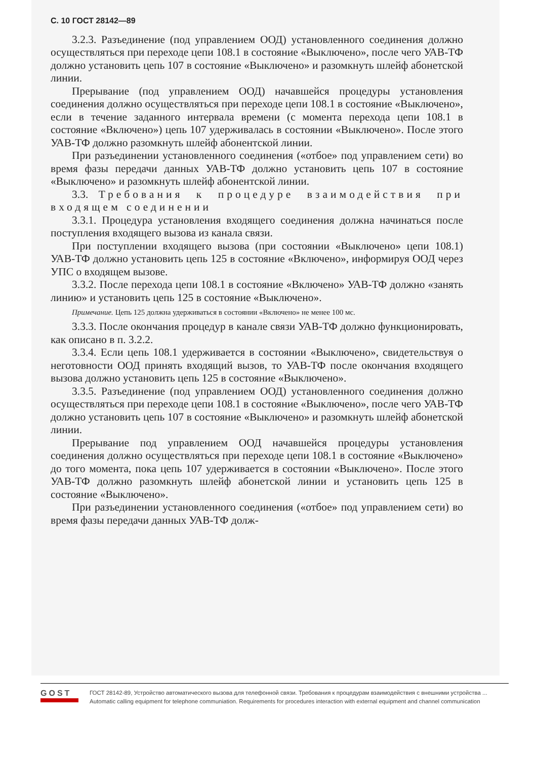С. 10 ГОСТ 28142—89
3.2.3. Разъединение (под управлением ООД) установленного соединения должно осуществляться при переходе цепи 108.1 в состояние «Выключено», после чего УАВ-ТФ должно установить цепь 107 в состояние «Выключено» и разомкнуть шлейф абонетской линии.
Прерывание (под управлением ООД) начавшейся процедуры установления соединения должно осуществляться при переходе цепи 108.1 в состояние «Выключено», если в течение заданного интервала времени (с момента перехода цепи 108.1 в состояние «Включено») цепь 107 удерживалась в состоянии «Выключено». После этого УАВ-ТФ должно разомкнуть шлейф абонентской линии.
При разъединении установленного соединения («отбое» под управлением сети) во время фазы передачи данных УАВ-ТФ должно установить цепь 107 в состояние «Выключено» и разомкнуть шлейф абонентской линии.
3.3. Требования к процедуре взаимодействия при входящем соединении
3.3.1. Процедура установления входящего соединения должна начинаться после поступления входящего вызова из канала связи.
При поступлении входящего вызова (при состоянии «Выключено» цепи 108.1) УАВ-ТФ должно установить цепь 125 в состояние «Включено», информируя ООД через УПС о входящем вызове.
3.3.2. После перехода цепи 108.1 в состояние «Включено» УАВ-ТФ должно «занять линию» и установить цепь 125 в состояние «Выключено».
Примечание. Цепь 125 должна удерживаться в состоянии «Включено» не менее 100 мс.
3.3.3. После окончания процедур в канале связи УАВ-ТФ должно функционировать, как описано в п. 3.2.2.
3.3.4. Если цепь 108.1 удерживается в состоянии «Выключено», свидетельствуя о неготовности ООД принять входящий вызов, то УАВ-ТФ после окончания входящего вызова должно установить цепь 125 в состояние «Выключено».
3.3.5. Разъединение (под управлением ООД) установленного соединения должно осуществляться при переходе цепи 108.1 в состояние «Выключено», после чего УАВ-ТФ должно установить цепь 107 в состояние «Выключено» и разомкнуть шлейф абонетской линии.
Прерывание под управлением ООД начавшейся процедуры установления соединения должно осуществляться при переходе цепи 108.1 в состояние «Выключено» до того момента, пока цепь 107 удерживается в состоянии «Выключено». После этого УАВ-ТФ должно разомкнуть шлейф абонетской линии и установить цепь 125 в состояние «Выключено».
При разъединении установленного соединения («отбое» под управлением сети) во время фазы передачи данных УАВ-ТФ долж-
GOST
ГОСТ 28142-89, Устройство автоматического вызова для телефонной связи. Требования к процедурам взаимодействия с внешними устройства ...
Automatic calling equipment for telephone communiation. Requirements for procedures interaction with external equipment and channel communication